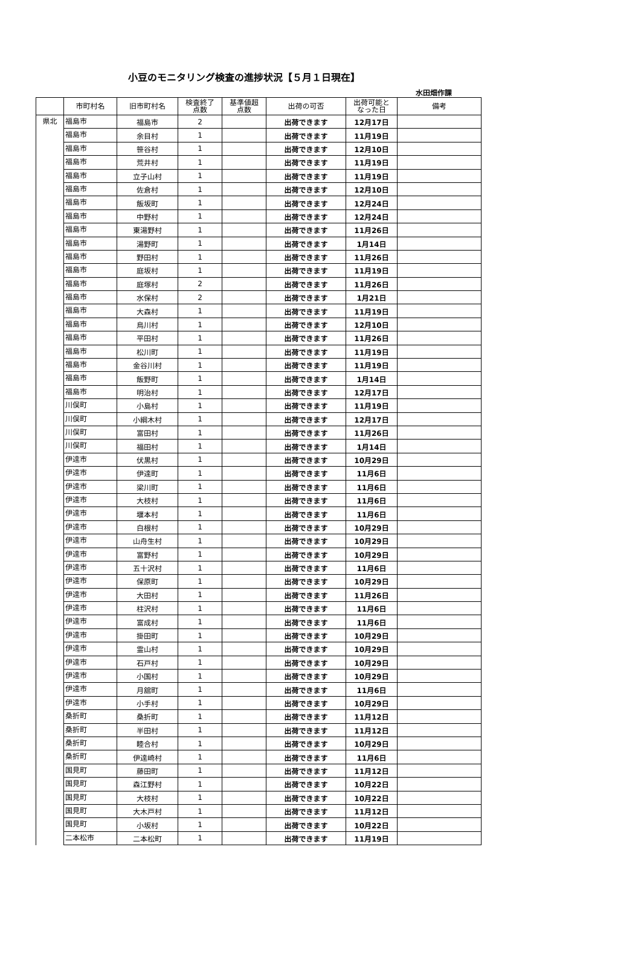小豆のモニタリング検査の進捗状況【５月１日現在】
水田畑作課
| | 市町村名 | 旧市町村名 | 検査終了 点数 | 基準値超 点数 | 出荷の可否 | 出荷可能と なった日 | 備考 |
| --- | --- | --- | --- | --- | --- | --- | --- |
| 県北 | 福島市 | 福島市 | 2 | | 出荷できます | 12月17日 | |
| | 福島市 | 余目村 | 1 | | 出荷できます | 11月19日 | |
| | 福島市 | 笹谷村 | 1 | | 出荷できます | 12月10日 | |
| | 福島市 | 荒井村 | 1 | | 出荷できます | 11月19日 | |
| | 福島市 | 立子山村 | 1 | | 出荷できます | 11月19日 | |
| | 福島市 | 佐倉村 | 1 | | 出荷できます | 12月10日 | |
| | 福島市 | 飯坂町 | 1 | | 出荷できます | 12月24日 | |
| | 福島市 | 中野村 | 1 | | 出荷できます | 12月24日 | |
| | 福島市 | 東湯野村 | 1 | | 出荷できます | 11月26日 | |
| | 福島市 | 湯野町 | 1 | | 出荷できます | 1月14日 | |
| | 福島市 | 野田村 | 1 | | 出荷できます | 11月26日 | |
| | 福島市 | 庭坂村 | 1 | | 出荷できます | 11月19日 | |
| | 福島市 | 庭塚村 | 2 | | 出荷できます | 11月26日 | |
| | 福島市 | 水保村 | 2 | | 出荷できます | 1月21日 | |
| | 福島市 | 大森村 | 1 | | 出荷できます | 11月19日 | |
| | 福島市 | 鳥川村 | 1 | | 出荷できます | 12月10日 | |
| | 福島市 | 平田村 | 1 | | 出荷できます | 11月26日 | |
| | 福島市 | 松川町 | 1 | | 出荷できます | 11月19日 | |
| | 福島市 | 金谷川村 | 1 | | 出荷できます | 11月19日 | |
| | 福島市 | 飯野町 | 1 | | 出荷できます | 1月14日 | |
| | 福島市 | 明治村 | 1 | | 出荷できます | 12月17日 | |
| | 川俣町 | 小島村 | 1 | | 出荷できます | 11月19日 | |
| | 川俣町 | 小綱木村 | 1 | | 出荷できます | 12月17日 | |
| | 川俣町 | 富田村 | 1 | | 出荷できます | 11月26日 | |
| | 川俣町 | 福田村 | 1 | | 出荷できます | 1月14日 | |
| | 伊達市 | 伏黒村 | 1 | | 出荷できます | 10月29日 | |
| | 伊達市 | 伊達町 | 1 | | 出荷できます | 11月6日 | |
| | 伊達市 | 梁川町 | 1 | | 出荷できます | 11月6日 | |
| | 伊達市 | 大枝村 | 1 | | 出荷できます | 11月6日 | |
| | 伊達市 | 堰本村 | 1 | | 出荷できます | 11月6日 | |
| | 伊達市 | 白根村 | 1 | | 出荷できます | 10月29日 | |
| | 伊達市 | 山舟生村 | 1 | | 出荷できます | 10月29日 | |
| | 伊達市 | 富野村 | 1 | | 出荷できます | 10月29日 | |
| | 伊達市 | 五十沢村 | 1 | | 出荷できます | 11月6日 | |
| | 伊達市 | 保原町 | 1 | | 出荷できます | 10月29日 | |
| | 伊達市 | 大田村 | 1 | | 出荷できます | 11月26日 | |
| | 伊達市 | 柱沢村 | 1 | | 出荷できます | 11月6日 | |
| | 伊達市 | 富成村 | 1 | | 出荷できます | 11月6日 | |
| | 伊達市 | 掛田町 | 1 | | 出荷できます | 10月29日 | |
| | 伊達市 | 霊山村 | 1 | | 出荷できます | 10月29日 | |
| | 伊達市 | 石戸村 | 1 | | 出荷できます | 10月29日 | |
| | 伊達市 | 小国村 | 1 | | 出荷できます | 10月29日 | |
| | 伊達市 | 月舘町 | 1 | | 出荷できます | 11月6日 | |
| | 伊達市 | 小手村 | 1 | | 出荷できます | 10月29日 | |
| | 桑折町 | 桑折町 | 1 | | 出荷できます | 11月12日 | |
| | 桑折町 | 半田村 | 1 | | 出荷できます | 11月12日 | |
| | 桑折町 | 睦合村 | 1 | | 出荷できます | 10月29日 | |
| | 桑折町 | 伊達崎村 | 1 | | 出荷できます | 11月6日 | |
| | 国見町 | 藤田町 | 1 | | 出荷できます | 11月12日 | |
| | 国見町 | 森江野村 | 1 | | 出荷できます | 10月22日 | |
| | 国見町 | 大枝村 | 1 | | 出荷できます | 10月22日 | |
| | 国見町 | 大木戸村 | 1 | | 出荷できます | 11月12日 | |
| | 国見町 | 小坂村 | 1 | | 出荷できます | 10月22日 | |
| | 二本松市 | 二本松町 | 1 | | 出荷できます | 11月19日 | |